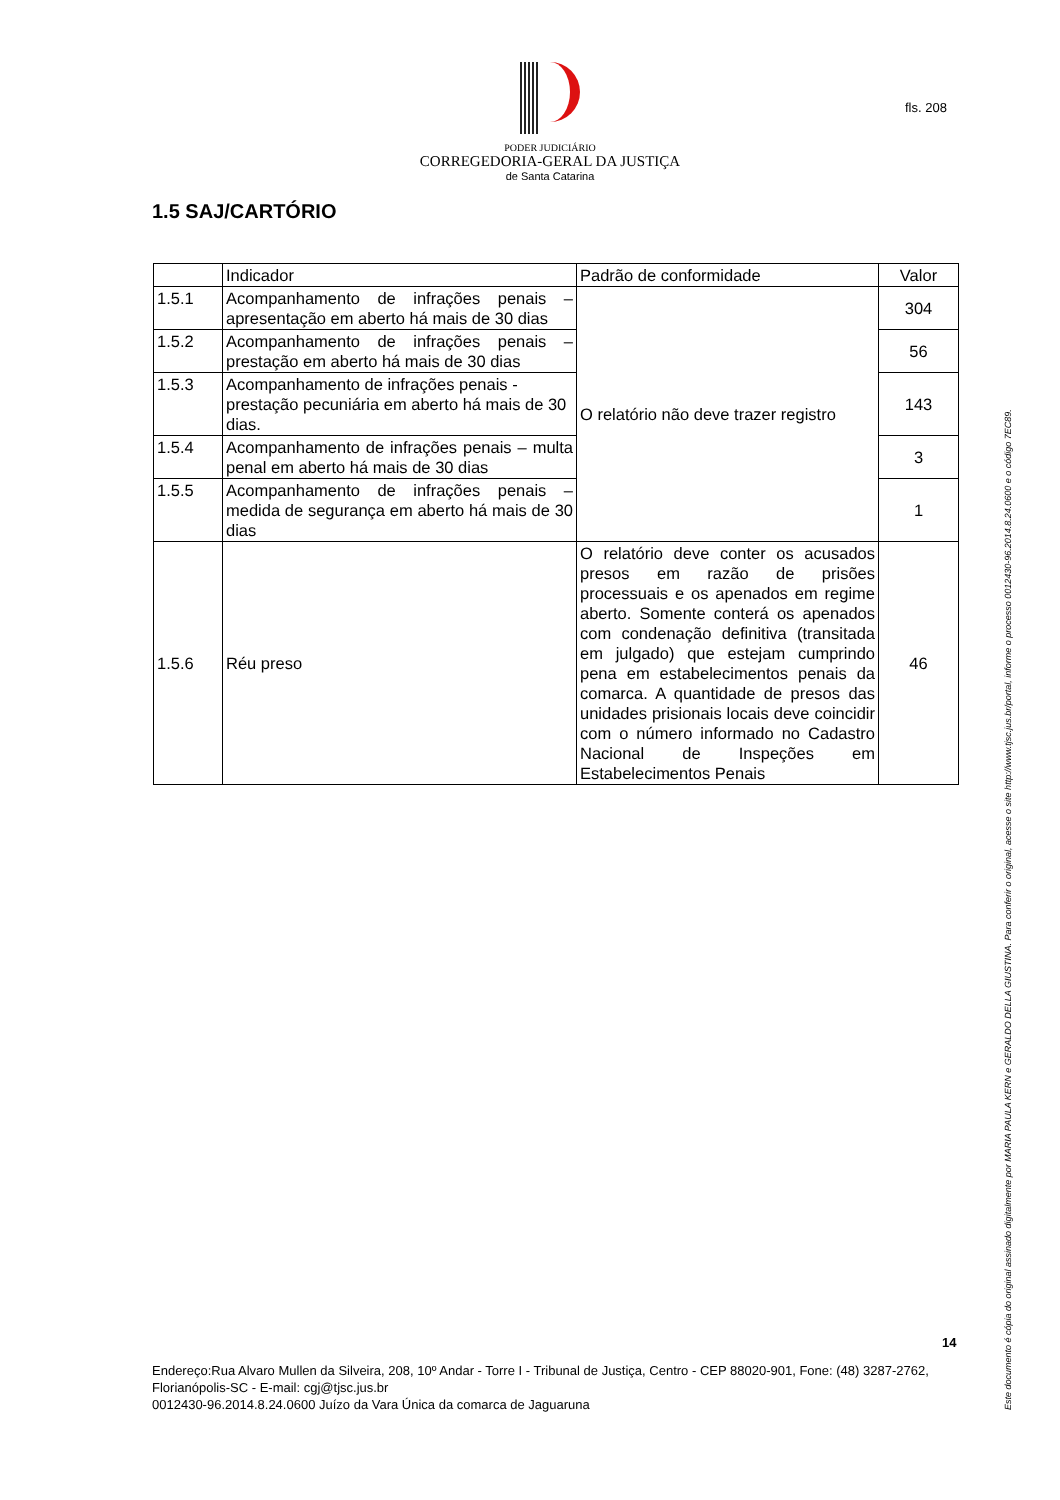PODER JUDICIÁRIO
CORREGEDORIA-GERAL DA JUSTIÇA
de Santa Catarina
fls. 208
1.5 SAJ/CARTÓRIO
| | Indicador | Padrão de conformidade | Valor |
| --- | --- | --- | --- |
| 1.5.1 | Acompanhamento de infrações penais – apresentação em aberto há mais de 30 dias | O relatório não deve trazer registro | 304 |
| 1.5.2 | Acompanhamento de infrações penais – prestação em aberto há mais de 30 dias | | 56 |
| 1.5.3 | Acompanhamento de infrações penais - prestação pecuniária em aberto há mais de 30 dias. | | 143 |
| 1.5.4 | Acompanhamento de infrações penais – multa penal em aberto há mais de 30 dias | | 3 |
| 1.5.5 | Acompanhamento de infrações penais – medida de segurança em aberto há mais de 30 dias | | 1 |
| 1.5.6 | Réu preso | O relatório deve conter os acusados presos em razão de prisões processuais e os apenados em regime aberto. Somente conterá os apenados com condenação definitiva (transitada em julgado) que estejam cumprindo pena em estabelecimentos penais da comarca. A quantidade de presos das unidades prisionais locais deve coincidir com o número informado no Cadastro Nacional de Inspeções em Estabelecimentos Penais | 46 |
14
Endereço:Rua Alvaro Mullen da Silveira, 208, 10º Andar - Torre I - Tribunal de Justiça, Centro - CEP 88020-901, Fone: (48) 3287-2762, Florianópolis-SC - E-mail: cgj@tjsc.jus.br
0012430-96.2014.8.24.0600 Juízo da Vara Única da comarca de Jaguaruna
Este documento é cópia do original assinado digitalmente por MARIA PAULA KERN e GERALDO DELLA GIUSTINA. Para conferir o original, acesse o site http://www.tjsc.jus.br/portal, informe o processo 0012430-96.2014.8.24.0600 e o código 7EC89.